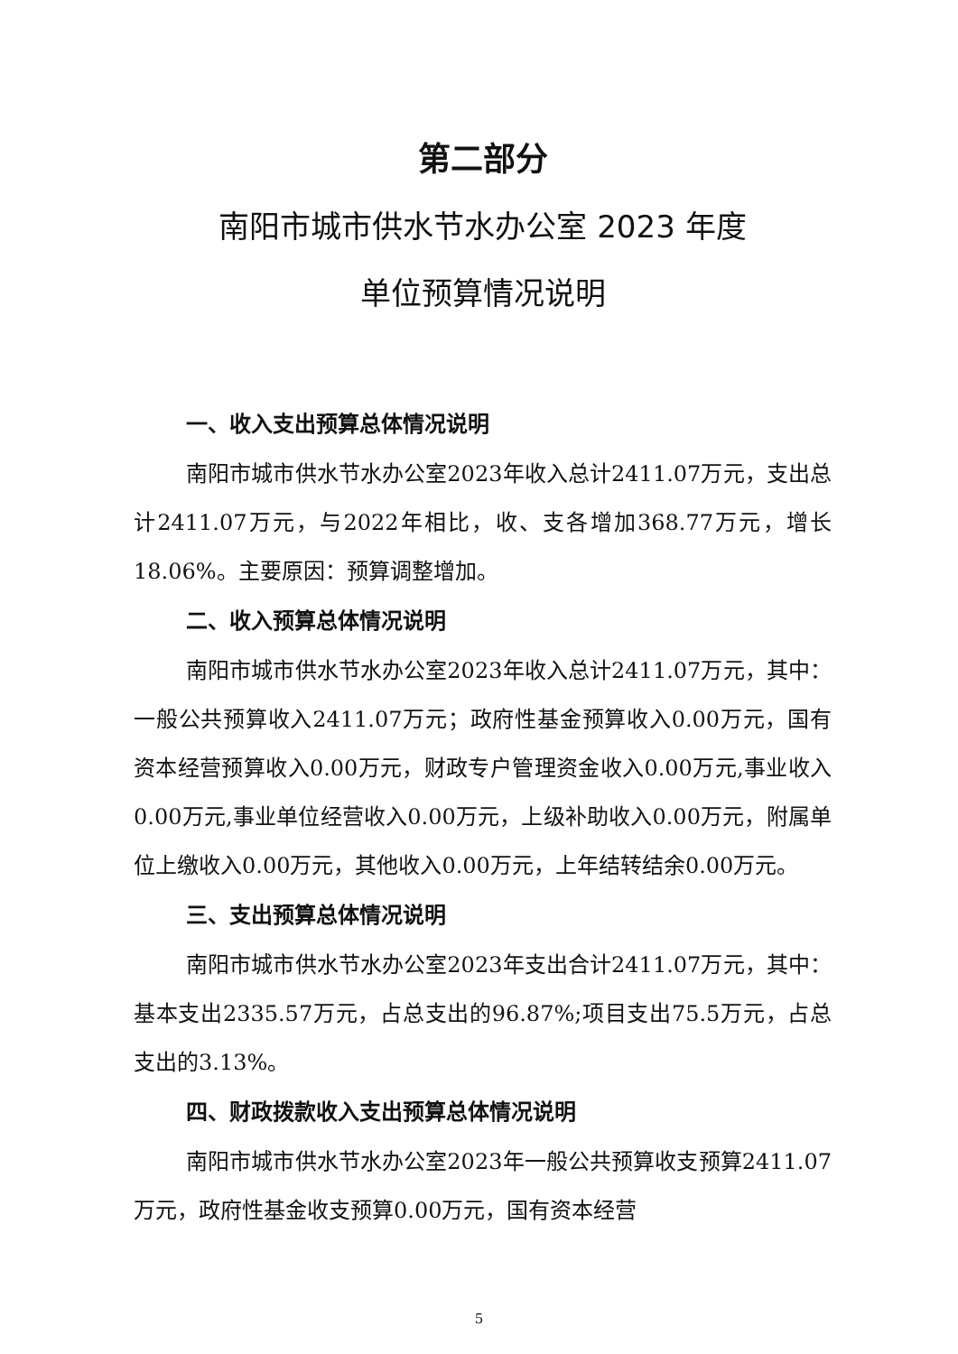第二部分
南阳市城市供水节水办公室 2023 年度
单位预算情况说明
一、收入支出预算总体情况说明
南阳市城市供水节水办公室2023年收入总计2411.07万元，支出总计2411.07万元，与2022年相比，收、支各增加368.77万元，增长18.06%。主要原因：预算调整增加。
二、收入预算总体情况说明
南阳市城市供水节水办公室2023年收入总计2411.07万元，其中：一般公共预算收入2411.07万元；政府性基金预算收入0.00万元，国有资本经营预算收入0.00万元，财政专户管理资金收入0.00万元,事业收入0.00万元,事业单位经营收入0.00万元，上级补助收入0.00万元，附属单位上缴收入0.00万元，其他收入0.00万元，上年结转结余0.00万元。
三、支出预算总体情况说明
南阳市城市供水节水办公室2023年支出合计2411.07万元，其中：基本支出2335.57万元，占总支出的96.87%;项目支出75.5万元，占总支出的3.13%。
四、财政拨款收入支出预算总体情况说明
南阳市城市供水节水办公室2023年一般公共预算收支预算2411.07万元，政府性基金收支预算0.00万元，国有资本经营
5